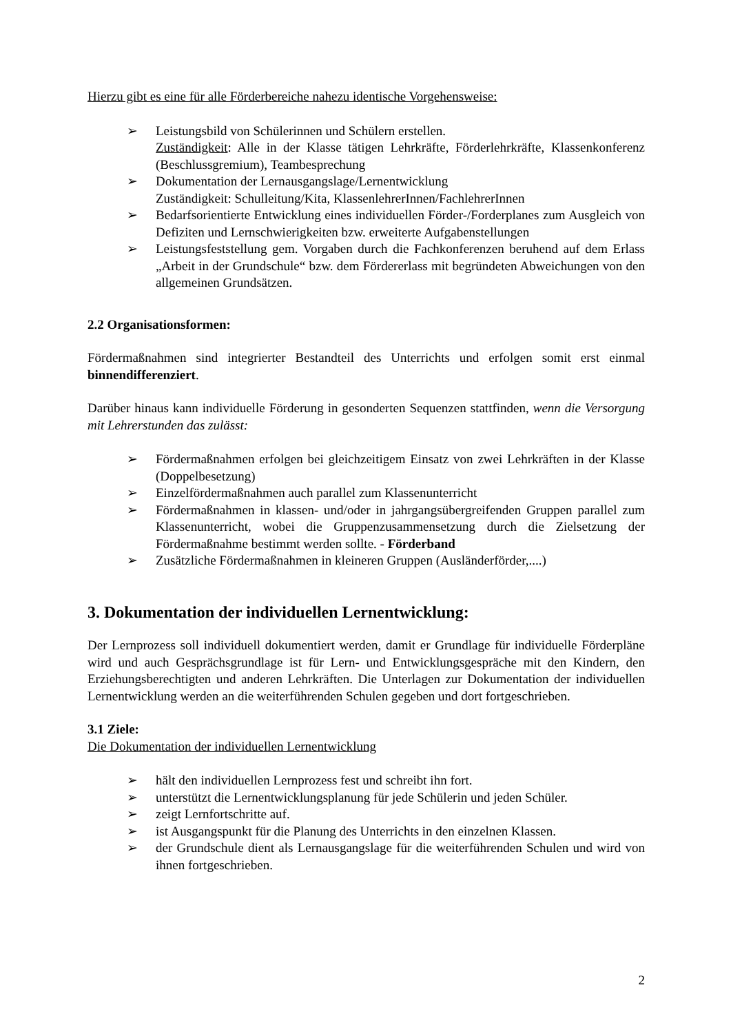Hierzu gibt es eine für alle Förderbereiche nahezu identische Vorgehensweise:
➢ Leistungsbild von Schülerinnen und Schülern erstellen.
Zuständigkeit: Alle in der Klasse tätigen Lehrkräfte, Förderlehrkräfte, Klassenkonferenz (Beschlussgremium), Teambesprechung
➢ Dokumentation der Lernausgangslage/Lernentwicklung
Zuständigkeit: Schulleitung/Kita, KlassenlehrerInnen/FachlehrerInnen
➢ Bedarfsorientierte Entwicklung eines individuellen Förder-/Forderplanes zum Ausgleich von Defiziten und Lernschwierigkeiten bzw. erweiterte Aufgabenstellungen
➢ Leistungsfeststellung gem. Vorgaben durch die Fachkonferenzen beruhend auf dem Erlass „Arbeit in der Grundschule“ bzw. dem Fördererlass mit begründeten Abweichungen von den allgemeinen Grundsätzen.
2.2 Organisationsformen:
Fördermaßnahmen sind integrierter Bestandteil des Unterrichts und erfolgen somit erst einmal binnendifferenziert.
Darüber hinaus kann individuelle Förderung in gesonderten Sequenzen stattfinden, wenn die Versorgung mit Lehrerstunden das zulässt:
➢ Fördermaßnahmen erfolgen bei gleichzeitigem Einsatz von zwei Lehrkräften in der Klasse (Doppelbesetzung)
➢ Einzelfördermaßnahmen auch parallel zum Klassenunterricht
➢ Fördermaßnahmen in klassen- und/oder in jahrgangsübergreifenden Gruppen parallel zum Klassenunterricht, wobei die Gruppenzusammensetzung durch die Zielsetzung der Fördermaßnahme bestimmt werden sollte. - Förderband
➢ Zusätzliche Fördermaßnahmen in kleineren Gruppen (Ausländerförder,....)
3. Dokumentation der individuellen Lernentwicklung:
Der Lernprozess soll individuell dokumentiert werden, damit er Grundlage für individuelle Förderpläne wird und auch Gesprächsgrundlage ist für Lern- und Entwicklungsgespräche mit den Kindern, den Erziehungsberechtigten und anderen Lehrkräften. Die Unterlagen zur Dokumentation der individuellen Lernentwicklung werden an die weiterführenden Schulen gegeben und dort fortgeschrieben.
3.1 Ziele:
Die Dokumentation der individuellen Lernentwicklung
➢ hält den individuellen Lernprozess fest und schreibt ihn fort.
➢ unterstützt die Lernentwicklungsplanung für jede Schülerin und jeden Schüler.
➢ zeigt Lernfortschritte auf.
➢ ist Ausgangspunkt für die Planung des Unterrichts in den einzelnen Klassen.
➢ der Grundschule dient als Lernausgangslage für die weiterführenden Schulen und wird von ihnen fortgeschrieben.
2